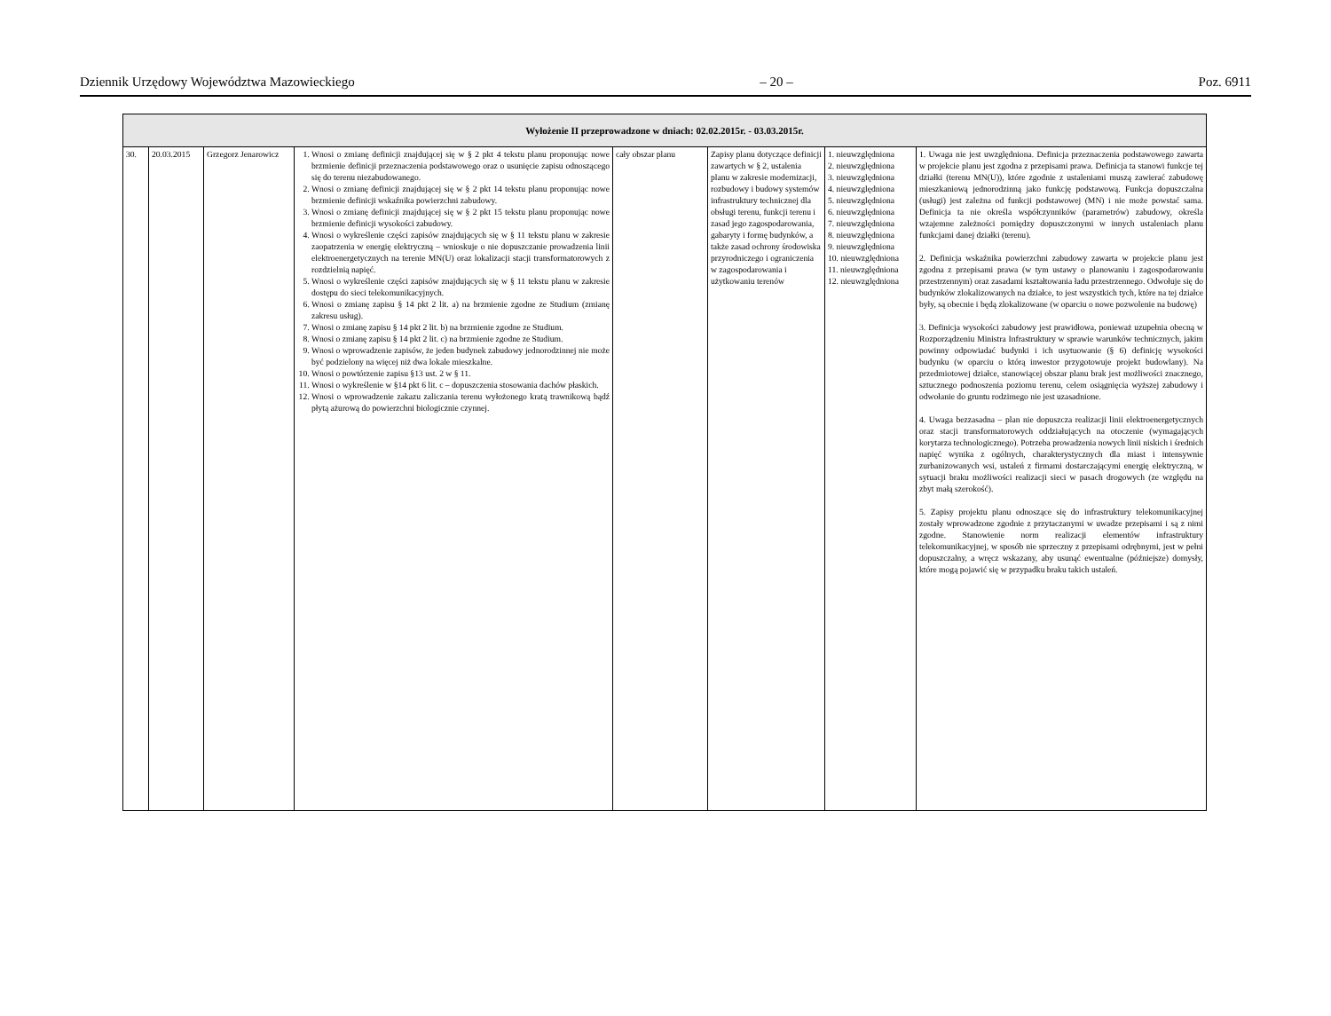Dziennik Urzędowy Województwa Mazowieckiego – 20 – Poz. 6911
| Wyłożenie II przeprowadzone w dniach: 02.02.2015r. - 03.03.2015r. | | | | | | | |
| --- | --- | --- | --- | --- | --- | --- | --- |
| 30. | 20.03.2015 | Grzegorz Jenarowicz | 1. Wnosi o zmianę definicji znajdującej się w § 2 pkt 4 tekstu planu proponując nowe brzmienie definicji przeznaczenia podstawowego oraz o usunięcie zapisu odnoszącego się do terenu niezabudowanego. 2. Wnosi o zmianę definicji znajdującej się w § 2 pkt 14 tekstu planu proponując nowe brzmienie definicji wskaźnika powierzchni zabudowy. 3. Wnosi o zmianę definicji znajdującej się w § 2 pkt 15 tekstu planu proponując nowe brzmienie definicji wysokości zabudowy. 4. Wnosi o wykreślenie części zapisów znajdujących się w § 11 tekstu planu w zakresie zaopatrzenia w energię elektryczną – wnioskuje o nie dopuszczanie prowadzenia linii elektroenergetycznych na terenie MN(U) oraz lokalizacji stacji transformatorowych z rozdzielnią napięć. 5. Wnosi o wykreślenie części zapisów znajdujących się w § 11 tekstu planu w zakresie dostępu do sieci telekomunikacyjnych. 6. Wnosi o zmianę zapisu § 14 pkt 2 lit. a) na brzmienie zgodne ze Studium (zmianę zakresu usług). 7. Wnosi o zmianę zapisu § 14 pkt 2 lit. b) na brzmienie zgodne ze Studium. 8. Wnosi o zmianę zapisu § 14 pkt 2 lit. c) na brzmienie zgodne ze Studium. 9. Wnosi o wprowadzenie zapisów, że jeden budynek zabudowy jednorodzinnej nie może być podzielony na więcej niż dwa lokale mieszkalne. 10. Wnosi o powtórzenie zapisu §13 ust. 2 w § 11. 11. Wnosi o wykreślenie w §14 pkt 6 lit. c – dopuszczenia stosowania dachów płaskich. 12. Wnosi o wprowadzenie zakazu zaliczania terenu wyłożonego kratą trawnikową bądź płytą ażurową do powierzchni biologicznie czynnej. | cały obszar planu | Zapisy planu dotyczące definicji zawartych w § 2, ustalenia planu w zakresie modernizacji, rozbudowy i budowy systemów infrastruktury technicznej dla obsługi terenu, funkcji terenu i zasad jego zagospodarowania, gabaryty i formę budynków, a także zasad ochrony środowiska przyrodniczego i ograniczenia w zagospodarowania i użytkowaniu terenów | 1. nieuwzględniona 2. nieuwzględniona 3. nieuwzględniona 4. nieuwzględniona 5. nieuwzględniona 6. nieuwzględniona 7. nieuwzględniona 8. nieuwzględniona 9. nieuwzględniona 10. nieuwzględniona 11. nieuwzględniona 12. nieuwzględniona | 1. Uwaga nie jest uwzględniona. Definicja przeznaczenia podstawowego zawarta w projekcie planu jest zgodna z przepisami prawa. Definicja ta stanowi funkcje tej działki (terenu MN(U)), które zgodnie z ustaleniami muszą zawierać zabudowę mieszkaniową jednorodzinną jako funkcję podstawową. Funkcja dopuszczalna (usługi) jest zależna od funkcji podstawowej (MN) i nie może powstać sama. Definicja ta nie określa współczynników (parametrów) zabudowy, określa wzajemne zależności pomiędzy dopuszczonymi w innych ustaleniach planu funkcjami danej działki (terenu). 2. Definicja wskaźnika powierzchni zabudowy zawarta w projekcie planu jest zgodna z przepisami prawa (w tym ustawy o planowaniu i zagospodarowaniu przestrzennym) oraz zasadami kształtowania ładu przestrzennego. Odwołuje się do budynków zlokalizowanych na działce, to jest wszystkich tych, które na tej działce były, są obecnie i będą zlokalizowane (w oparciu o nowe pozwolenie na budowę) 3. Definicja wysokości zabudowy jest prawidłowa, ponieważ uzupełnia obecną w Rozporządzeniu Ministra Infrastruktury w sprawie warunków technicznych, jakim powinny odpowiadać budynki i ich usytuowanie (§ 6) definicję wysokości budynku (w oparciu o którą inwestor przygotowuje projekt budowlany). Na przedmiotowej działce, stanowiącej obszar planu brak jest możliwości znacznego, sztucznego podnoszenia poziomu terenu, celem osiągnięcia wyższej zabudowy i odwołanie do gruntu rodzimego nie jest uzasadnione. 4. Uwaga bezzasadna – plan nie dopuszcza realizacji linii elektroenergetycznych oraz stacji transformatorowych oddziałujących na otoczenie (wymagających korytarza technologicznego). Potrzeba prowadzenia nowych linii niskich i średnich napięć wynika z ogólnych, charakterystycznych dla miast i intensywnie zurbanizowanych wsi, ustaleń z firmami dostarczającymi energię elektryczną, w sytuacji braku możliwości realizacji sieci w pasach drogowych (ze względu na zbyt małą szerokość). 5. Zapisy projektu planu odnoszące się do infrastruktury telekomunikacyjnej zostały wprowadzone zgodnie z przytaczanymi w uwadze przepisami i są z nimi zgodne. Stanowienie norm realizacji elementów infrastruktury telekomunikacyjnej, w sposób nie sprzeczny z przepisami odrębnymi, jest w pełni dopuszczalny, a wręcz wskazany, aby usunąć ewentualne (późniejsze) domysły, które mogą pojawić się w przypadku braku takich ustaleń. |